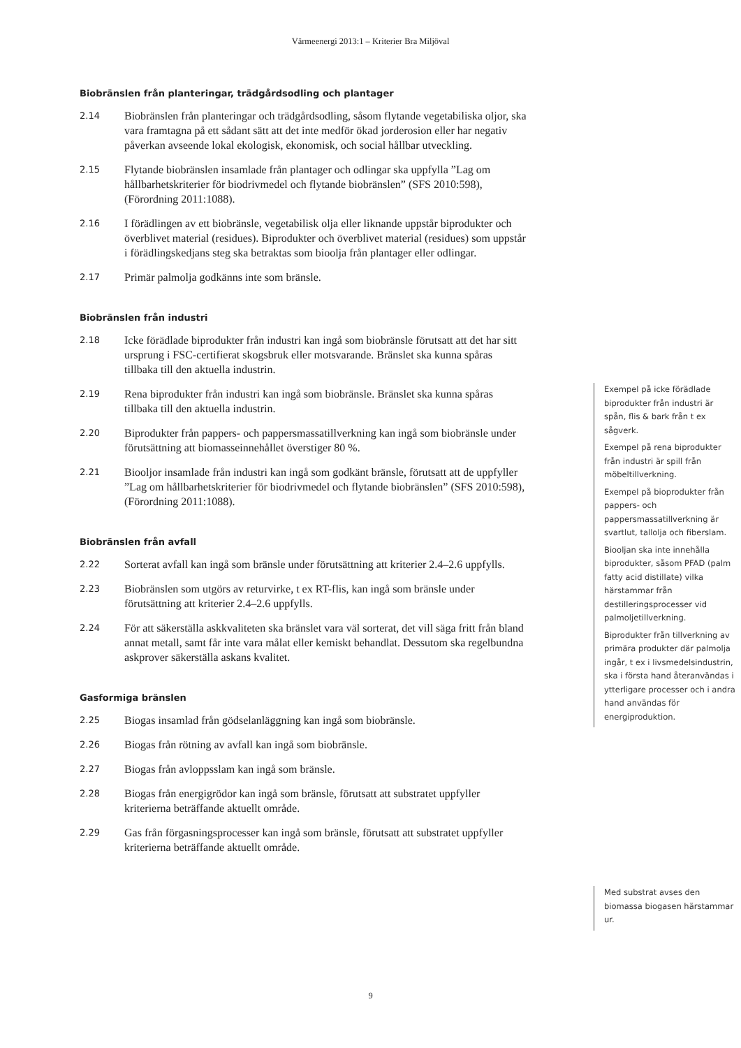Värmeenergi 2013:1 – Kriterier Bra Miljöval
Biobränslen från planteringar, trädgårdsodling och plantager
2.14
Biobränslen från planteringar och trädgårdsodling, såsom flytande vegetabiliska oljor, ska vara framtagna på ett sådant sätt att det inte medför ökad jorderosion eller har negativ påverkan avseende lokal ekologisk, ekonomisk, och social hållbar utveckling.
2.15
Flytande biobränslen insamlade från plantager och odlingar ska uppfylla ”Lag om hållbarhetskriterier för biodrivmedel och flytande biobränslen” (SFS 2010:598), (Förordning 2011:1088).
2.16
I förädlingen av ett biobränsle, vegetabilisk olja eller liknande uppstår biprodukter och överblivet material (residues). Biprodukter och överblivet material (residues) som uppstår i förädlingskedjans steg ska betraktas som bioolja från plantager eller odlingar.
2.17
Primär palmolja godkänns inte som bränsle.
Biobränslen från industri
2.18
Icke förädlade biprodukter från industri kan ingå som biobränsle förutsatt att det har sitt ursprung i FSC-certifierat skogsbruk eller motsvarande. Bränslet ska kunna spåras tillbaka till den aktuella industrin.
2.19
Rena biprodukter från industri kan ingå som biobränsle. Bränslet ska kunna spåras tillbaka till den aktuella industrin.
2.20
Biprodukter från pappers- och pappersmassatillverkning kan ingå som biobränsle under förutsättning att biomasseinnehållet överstiger 80 %.
2.21
Biooljor insamlade från industri kan ingå som godkänt bränsle, förutsatt att de uppfyller ”Lag om hållbarhetskriterier för biodrivmedel och flytande biobränslen” (SFS 2010:598), (Förordning 2011:1088).
Biobränslen från avfall
2.22
Sorterat avfall kan ingå som bränsle under förutsättning att kriterier 2.4–2.6 uppfylls.
2.23
Biobränslen som utgörs av returvirke, t ex RT-flis, kan ingå som bränsle under förutsättning att kriterier 2.4–2.6 uppfylls.
2.24
För att säkerställa askkvaliteten ska bränslet vara väl sorterat, det vill säga fritt från bland annat metall, samt får inte vara målat eller kemiskt behandlat. Dessutom ska regelbundna askprover säkerställa askans kvalitet.
Gasformiga bränslen
2.25
Biogas insamlad från gödselanläggning kan ingå som biobränsle.
2.26
Biogas från rötning av avfall kan ingå som biobränsle.
2.27
Biogas från avloppsslam kan ingå som bränsle.
2.28
Biogas från energigrödor kan ingå som bränsle, förutsatt att substratet uppfyller kriterierna beträffande aktuellt område.
2.29
Gas från förgasningsprocesser kan ingå som bränsle, förutsatt att substratet uppfyller kriterierna beträffande aktuellt område.
Exempel på icke förädlade biprodukter från industri är spån, flis & bark från t ex sågverk.
Exempel på rena biprodukter från industri är spill från möbeltillverkning.
Exempel på bioprodukter från pappers- och pappersmassatillverkning är svartlut, tallolja och fiberslam.
Biooljan ska inte innehålla biprodukter, såsom PFAD (palm fatty acid distillate) vilka härstammar från destilleringsprocesser vid palmoljetillverkning.
Biprodukter från tillverkning av primära produkter där palmolja ingår, t ex i livsmedelsindustrin, ska i första hand återanvändas i ytterligare processer och i andra hand användas för energiproduktion.
Med substrat avses den biomassa biogasen härstammar ur.
9